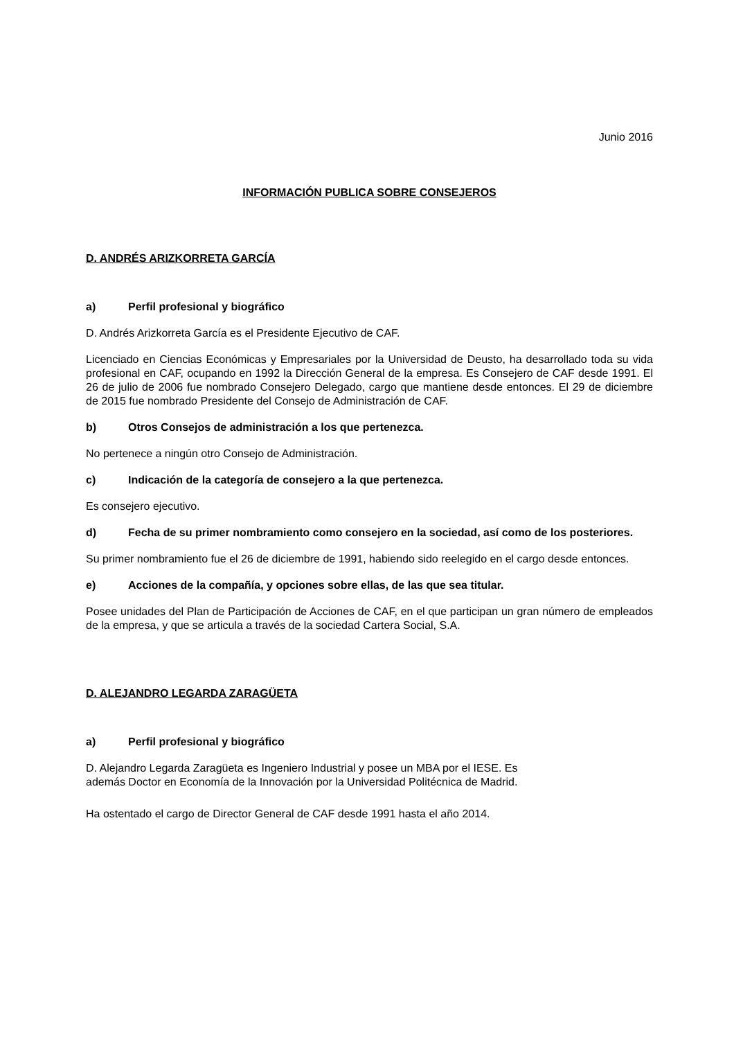Junio 2016
INFORMACIÓN PUBLICA SOBRE CONSEJEROS
D. ANDRÉS ARIZKORRETA GARCÍA
a) Perfil profesional y biográfico
D. Andrés Arizkorreta García es el Presidente Ejecutivo de CAF.
Licenciado en Ciencias Económicas y Empresariales por la Universidad de Deusto, ha desarrollado toda su vida profesional en CAF, ocupando en 1992 la Dirección General de la empresa. Es Consejero de CAF desde 1991. El 26 de julio de 2006 fue nombrado Consejero Delegado, cargo que mantiene desde entonces. El 29 de diciembre de 2015 fue nombrado Presidente del Consejo de Administración de CAF.
b) Otros Consejos de administración a los que pertenezca.
No pertenece a ningún otro Consejo de Administración.
c) Indicación de la categoría de consejero a la que pertenezca.
Es consejero ejecutivo.
d) Fecha de su primer nombramiento como consejero en la sociedad, así como de los posteriores.
Su primer nombramiento fue el 26 de diciembre de 1991, habiendo sido reelegido en el cargo desde entonces.
e) Acciones de la compañía, y opciones sobre ellas, de las que sea titular.
Posee unidades del Plan de Participación de Acciones de CAF, en el que participan un gran número de empleados de la empresa, y que se articula a través de la sociedad Cartera Social, S.A.
D. ALEJANDRO LEGARDA ZARAGÜETA
a) Perfil profesional y biográfico
D. Alejandro Legarda Zaragüeta es Ingeniero Industrial y posee un MBA por el IESE. Es
además Doctor en Economía de la Innovación por la Universidad Politécnica de Madrid.
Ha ostentado el cargo de Director General de CAF desde 1991 hasta el año 2014.